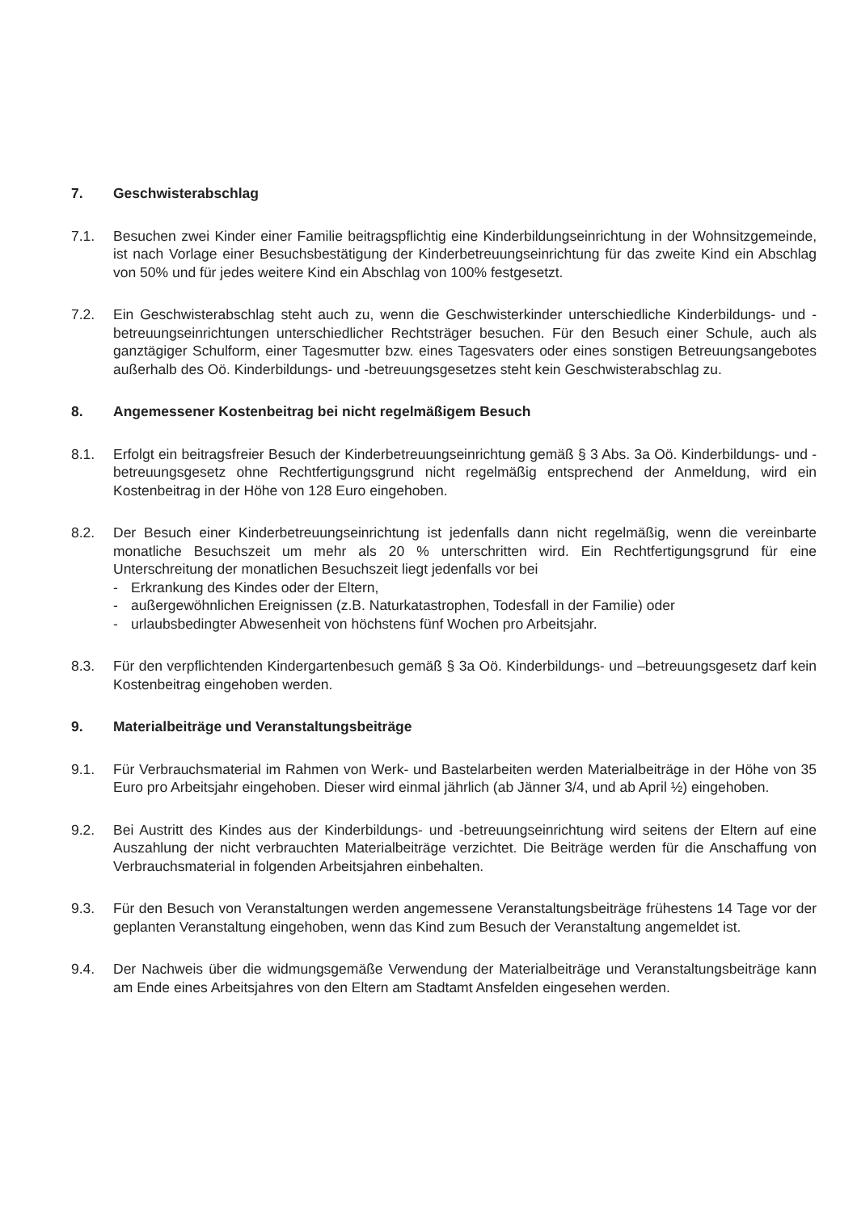7. Geschwisterabschlag
7.1. Besuchen zwei Kinder einer Familie beitragspflichtig eine Kinderbildungseinrichtung in der Wohnsitzgemeinde, ist nach Vorlage einer Besuchsbestätigung der Kinderbetreuungseinrichtung für das zweite Kind ein Abschlag von 50% und für jedes weitere Kind ein Abschlag von 100% festgesetzt.
7.2. Ein Geschwisterabschlag steht auch zu, wenn die Geschwisterkinder unterschiedliche Kinderbildungs- und -betreuungseinrichtungen unterschiedlicher Rechtsträger besuchen. Für den Besuch einer Schule, auch als ganztägiger Schulform, einer Tagesmutter bzw. eines Tagesvaters oder eines sonstigen Betreuungsangebotes außerhalb des Oö. Kinderbildungs- und -betreuungsgesetzes steht kein Geschwisterabschlag zu.
8. Angemessener Kostenbeitrag bei nicht regelmäßigem Besuch
8.1. Erfolgt ein beitragsfreier Besuch der Kinderbetreuungseinrichtung gemäß § 3 Abs. 3a Oö. Kinderbildungs- und -betreuungsgesetz ohne Rechtfertigungsgrund nicht regelmäßig entsprechend der Anmeldung, wird ein Kostenbeitrag in der Höhe von 128 Euro eingehoben.
8.2. Der Besuch einer Kinderbetreuungseinrichtung ist jedenfalls dann nicht regelmäßig, wenn die vereinbarte monatliche Besuchszeit um mehr als 20 % unterschritten wird. Ein Rechtfertigungsgrund für eine Unterschreitung der monatlichen Besuchszeit liegt jedenfalls vor bei
- Erkrankung des Kindes oder der Eltern,
- außergewöhnlichen Ereignissen (z.B. Naturkatastrophen, Todesfall in der Familie) oder
- urlaubsbedingter Abwesenheit von höchstens fünf Wochen pro Arbeitsjahr.
8.3. Für den verpflichtenden Kindergartenbesuch gemäß § 3a Oö. Kinderbildungs- und –betreuungsgesetz darf kein Kostenbeitrag eingehoben werden.
9. Materialbeiträge und Veranstaltungsbeiträge
9.1. Für Verbrauchsmaterial im Rahmen von Werk- und Bastelarbeiten werden Materialbeiträge in der Höhe von 35 Euro pro Arbeitsjahr eingehoben. Dieser wird einmal jährlich (ab Jänner 3/4, und ab April ½) eingehoben.
9.2. Bei Austritt des Kindes aus der Kinderbildungs- und -betreuungseinrichtung wird seitens der Eltern auf eine Auszahlung der nicht verbrauchten Materialbeiträge verzichtet. Die Beiträge werden für die Anschaffung von Verbrauchsmaterial in folgenden Arbeitsjahren einbehalten.
9.3. Für den Besuch von Veranstaltungen werden angemessene Veranstaltungsbeiträge frühestens 14 Tage vor der geplanten Veranstaltung eingehoben, wenn das Kind zum Besuch der Veranstaltung angemeldet ist.
9.4. Der Nachweis über die widmungsgemäße Verwendung der Materialbeiträge und Veranstaltungsbeiträge kann am Ende eines Arbeitsjahres von den Eltern am Stadtamt Ansfelden eingesehen werden.